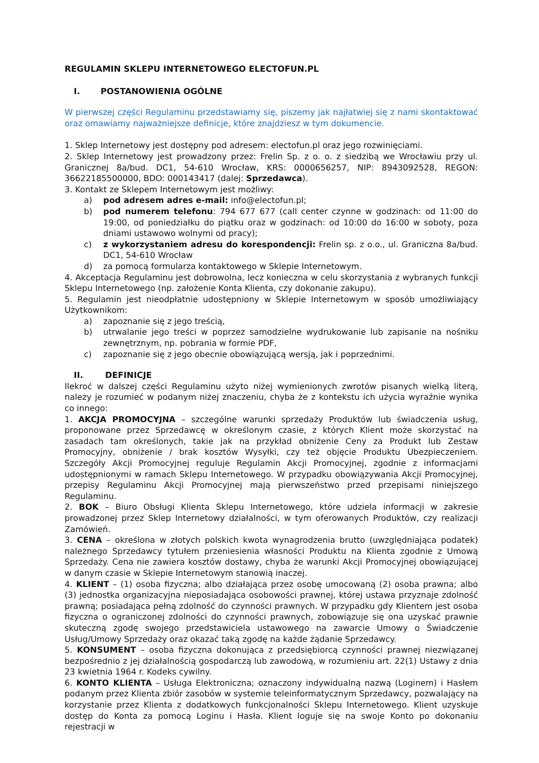REGULAMIN SKLEPU INTERNETOWEGO ELECTOFUN.PL
I. POSTANOWIENIA OGÓLNE
W pierwszej części Regulaminu przedstawiamy się, piszemy jak najłatwiej się z nami skontaktować oraz omawiamy najważniejsze definicje, które znajdziesz w tym dokumencie.
1. Sklep Internetowy jest dostępny pod adresem: electofun.pl oraz jego rozwinięciami.
2. Sklep Internetowy jest prowadzony przez: Frelin Sp. z o. o. z siedzibą we Wrocławiu przy ul. Granicznej 8a/bud. DC1, 54-610 Wrocław, KRS: 0000656257, NIP: 8943092528, REGON: 36622185500000, BDO: 000143417 (dalej: Sprzedawca).
3. Kontakt ze Sklepem Internetowym jest możliwy:
a) pod adresem adres e-mail: info@electofun.pl;
b) pod numerem telefonu: 794 677 677 (call center czynne w godzinach: od 11:00 do 19:00, od poniedziałku do piątku oraz w godzinach: od 10:00 do 16:00 w soboty, poza dniami ustawowo wolnymi od pracy);
c) z wykorzystaniem adresu do korespondencji: Frelin sp. z o.o., ul. Graniczna 8a/bud. DC1, 54-610 Wrocław
d) za pomocą formularza kontaktowego w Sklepie Internetowym.
4. Akceptacja Regulaminu jest dobrowolna, lecz konieczna w celu skorzystania z wybranych funkcji Sklepu Internetowego (np. założenie Konta Klienta, czy dokonanie zakupu).
5. Regulamin jest nieodpłatnie udostępniony w Sklepie Internetowym w sposób umożliwiający Użytkownikom:
a) zapoznanie się z jego treścią,
b) utrwalanie jego treści w poprzez samodzielne wydrukowanie lub zapisanie na nośniku zewnętrznym, np. pobrania w formie PDF,
c) zapoznanie się z jego obecnie obowiązującą wersją, jak i poprzednimi.
II. DEFINICJE
Ilekroć w dalszej części Regulaminu użyto niżej wymienionych zwrotów pisanych wielką literą, należy je rozumieć w podanym niżej znaczeniu, chyba że z kontekstu ich użycia wyraźnie wynika co innego:
1. AKCJA PROMOCYJNA – szczególne warunki sprzedaży Produktów lub świadczenia usług, proponowane przez Sprzedawcę w określonym czasie, z których Klient może skorzystać na zasadach tam określonych, takie jak na przykład obniżenie Ceny za Produkt lub Zestaw Promocyjny, obniżenie / brak kosztów Wysyłki, czy też objęcie Produktu Ubezpieczeniem. Szczegóły Akcji Promocyjnej reguluje Regulamin Akcji Promocyjnej, zgodnie z informacjami udostępnionymi w ramach Sklepu Internetowego. W przypadku obowiązywania Akcji Promocyjnej, przepisy Regulaminu Akcji Promocyjnej mają pierwszeństwo przed przepisami niniejszego Regulaminu.
2. BOK – Biuro Obsługi Klienta Sklepu Internetowego, które udziela informacji w zakresie prowadzonej przez Sklep Internetowy działalności, w tym oferowanych Produktów, czy realizacji Zamówień.
3. CENA – określona w złotych polskich kwota wynagrodzenia brutto (uwzględniająca podatek) należnego Sprzedawcy tytułem przeniesienia własności Produktu na Klienta zgodnie z Umową Sprzedaży. Cena nie zawiera kosztów dostawy, chyba że warunki Akcji Promocyjnej obowiązującej w danym czasie w Sklepie Internetowym stanowią inaczej.
4. KLIENT – (1) osoba fizyczna; albo działająca przez osobę umocowaną (2) osoba prawna; albo (3) jednostka organizacyjna nieposiadająca osobowości prawnej, której ustawa przyznaje zdolność prawną; posiadająca pełną zdolność do czynności prawnych. W przypadku gdy Klientem jest osoba fizyczna o ograniczonej zdolności do czynności prawnych, zobowiązuje się ona uzyskać prawnie skuteczną zgodę swojego przedstawiciela ustawowego na zawarcie Umowy o Świadczenie Usług/Umowy Sprzedaży oraz okazać taką zgodę na każde żądanie Sprzedawcy.
5. KONSUMENT – osoba fizyczna dokonująca z przedsiębiorcą czynności prawnej niezwiązanej bezpośrednio z jej działalnością gospodarczą lub zawodową, w rozumieniu art. 22(1) Ustawy z dnia 23 kwietnia 1964 r. Kodeks cywilny.
6. KONTO KLIENTA – Usługa Elektroniczna; oznaczony indywidualną nazwą (Loginem) i Hasłem podanym przez Klienta zbiór zasobów w systemie teleinformatycznym Sprzedawcy, pozwalający na korzystanie przez Klienta z dodatkowych funkcjonalności Sklepu Internetowego. Klient uzyskuje dostęp do Konta za pomocą Loginu i Hasła. Klient loguje się na swoje Konto po dokonaniu rejestracji w